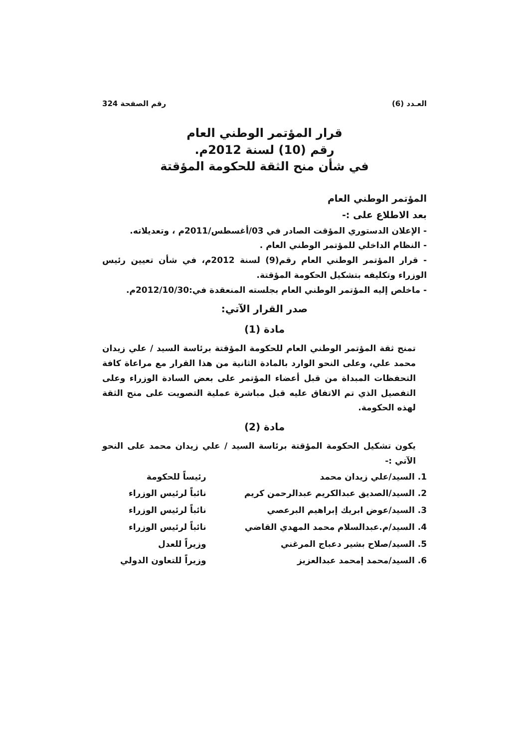العـدد (6) رقم الصفحة 324
قرار المؤتمر الوطني العام
رقم (10) لسنة 2012م.
في شأن منح الثقة للحكومة المؤقتة
المؤتمر الوطني العام
بعد الاطلاع على :-
- الإعلان الدستوري المؤقت الصادر في 03/أغسطس/2011م ، وتعديلاته.
- النظام الداخلي للمؤتمر الوطني العام .
- قرار المؤتمر الوطني العام رقم(9) لسنة 2012م، في شأن تعيين رئيس الوزراء وتكليفه بتشكيل الحكومة المؤقتة.
- ماخلص إليه المؤتمر الوطني العام بجلسته المنعقدة في:2012/10/30م.
صدر القرار الآتي:
مادة (1)
تمنح ثقة المؤتمر الوطني العام للحكومة المؤقتة برئاسة السيد / علي زيدان محمد علي، وعلى النحو الوارد بالمادة الثانية من هذا القرار مع مراعاة كافة التحفظات المبداة من قبل أعضاء المؤتمر على بعض السادة الوزراء وعلى التفصيل الذي تم الاتفاق عليه قبل مباشرة عملية التصويت على منح الثقة لهذه الحكومة.
مادة (2)
يكون تشكيل الحكومة المؤقتة برئاسة السيد / علي زيدان محمد على النحو الآتي :-
| 1. السيد/علي زيدان محمد | رئيساً للحكومة |
| 2. السيد/الصديق عبدالكريم عبدالرحمن كريم | نائباً لرئيس الوزراء |
| 3. السيد/عوض ابريك إبراهيم البرعصي | نائباً لرئيس الوزراء |
| 4. السيد/م.عبدالسلام محمد المهدي القاضي | نائباً لرئيس الوزراء |
| 5. السيد/صلاح بشير دعباج المرغني | وزيراً للعدل |
| 6. السيد/محمد إمحمد عبدالعزيز | وزيراً للتعاون الدولي |